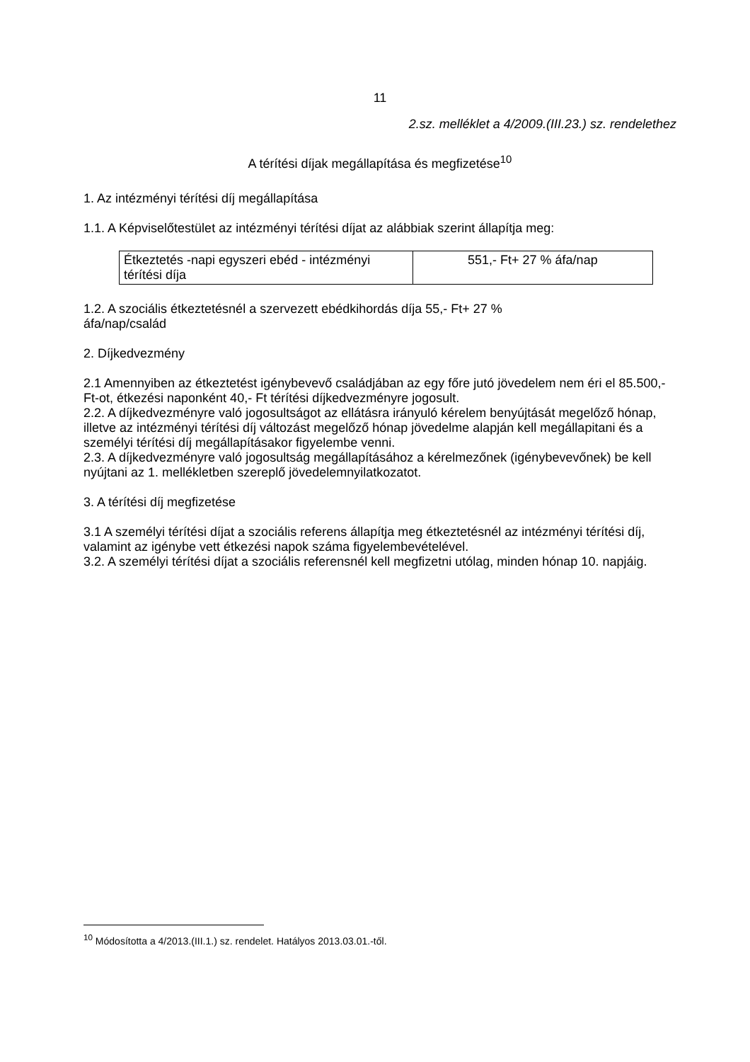11
2.sz. melléklet a 4/2009.(III.23.) sz. rendelethez
A térítési díjak megállapítása és megfizetése<sup>10</sup>
1. Az intézményi térítési díj megállapítása
1.1. A Képviselőtestület az intézményi térítési díjat az alábbiak szerint állapítja meg:
| Étkeztetés -napi egyszeri ebéd - intézményi térítési díja | 551,- Ft+ 27 % áfa/nap |
1.2. A szociális étkeztetésnél a szervezett ebédkihordás díja 55,- Ft+ 27 %
áfa/nap/család
2. Díjkedvezmény
2.1 Amennyiben az étkeztetést igénybevevő családjában az egy főre jutó jövedelem nem éri el 85.500,- Ft-ot, étkezési naponként 40,- Ft térítési díjkedvezményre jogosult.
2.2. A díjkedvezményre való jogosultságot az ellátásra irányuló kérelem benyújtását megelőző hónap, illetve az intézményi térítési díj változást megelőző hónap jövedelme alapján kell megállapitani és a személyi térítési díj megállapításakor figyelembe venni.
2.3. A díjkedvezményre való jogosultság megállapításához a kérelmezőnek (igénybevevőnek) be kell nyújtani az 1. mellékletben szereplő jövedelemnyilatkozatot.
3. A térítési díj megfizetése
3.1 A személyi térítési díjat a szociális referens állapítja meg étkeztetésnél az intézményi térítési díj, valamint az igénybe vett étkezési napok száma figyelembevételével.
3.2. A személyi térítési díjat a szociális referensnél kell megfizetni utólag, minden hónap 10. napjáig.
<sup>10</sup> Módosította a 4/2013.(III.1.) sz. rendelet. Hatályos 2013.03.01.-től.